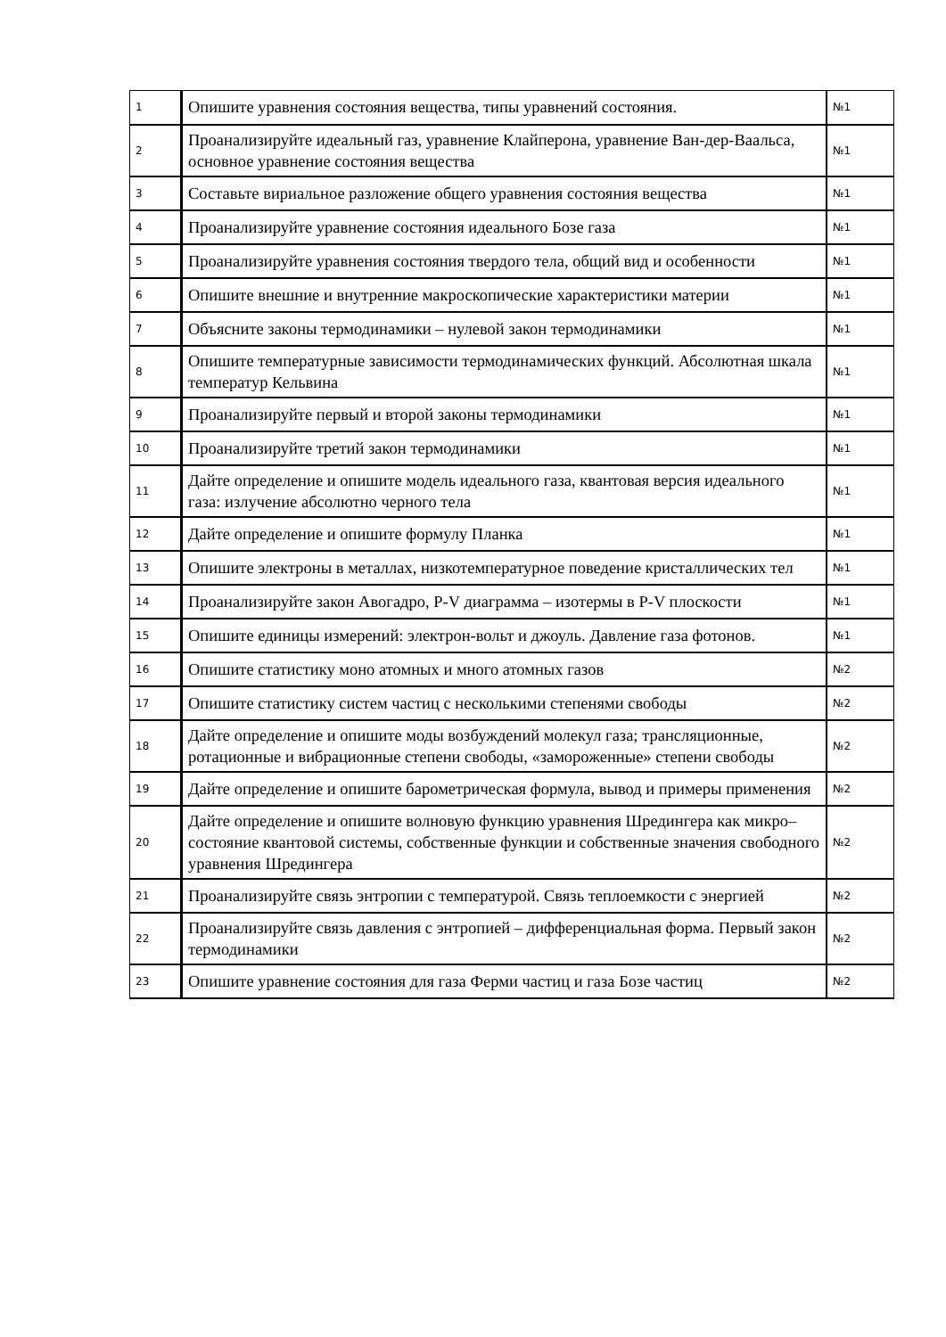| 1 | Опишите уравнения состояния вещества, типы уравнений состояния. | №1 |
| 2 | Проанализируйте идеальный газ, уравнение Клайперона, уравнение Ван-дер-Ваальса, основное уравнение состояния вещества | №1 |
| 3 | Составьте вириальное разложение общего уравнения состояния вещества | №1 |
| 4 | Проанализируйте уравнение состояния идеального Бозе газа | №1 |
| 5 | Проанализируйте уравнения состояния твердого тела, общий вид и особенности | №1 |
| 6 | Опишите внешние и внутренние макроскопические характеристики материи | №1 |
| 7 | Объясните законы термодинамики – нулевой закон термодинамики | №1 |
| 8 | Опишите температурные зависимости термодинамических функций. Абсолютная шкала температур Кельвина | №1 |
| 9 | Проанализируйте первый и второй законы термодинамики | №1 |
| 10 | Проанализируйте третий закон термодинамики | №1 |
| 11 | Дайте определение и опишите модель идеального газа, квантовая версия идеального газа: излучение абсолютно черного тела | №1 |
| 12 | Дайте определение и опишите формулу Планка | №1 |
| 13 | Опишите электроны в металлах, низкотемпературное поведение кристаллических тел | №1 |
| 14 | Проанализируйте закон Авогадро, P-V диаграмма – изотермы в P-V плоскости | №1 |
| 15 | Опишите единицы измерений: электрон-вольт и джоуль. Давление газа фотонов. | №1 |
| 16 | Опишите статистику моно атомных и много атомных газов | №2 |
| 17 | Опишите статистику систем частиц с несколькими степенями свободы | №2 |
| 18 | Дайте определение и опишите моды возбуждений молекул газа; трансляционные, ротационные и вибрационные степени свободы, «замороженные» степени свободы | №2 |
| 19 | Дайте определение и опишите барометрическая формула, вывод и примеры применения | №2 |
| 20 | Дайте определение и опишите волновую функцию уравнения Шредингера как микро–состояние квантовой системы, собственные функции и собственные значения свободного уравнения Шредингера | №2 |
| 21 | Проанализируйте связь энтропии с температурой. Связь теплоемкости с энергией | №2 |
| 22 | Проанализируйте связь давления с энтропией – дифференциальная форма. Первый закон термодинамики | №2 |
| 23 | Опишите уравнение состояния для газа Ферми частиц и газа Бозе частиц | №2 |